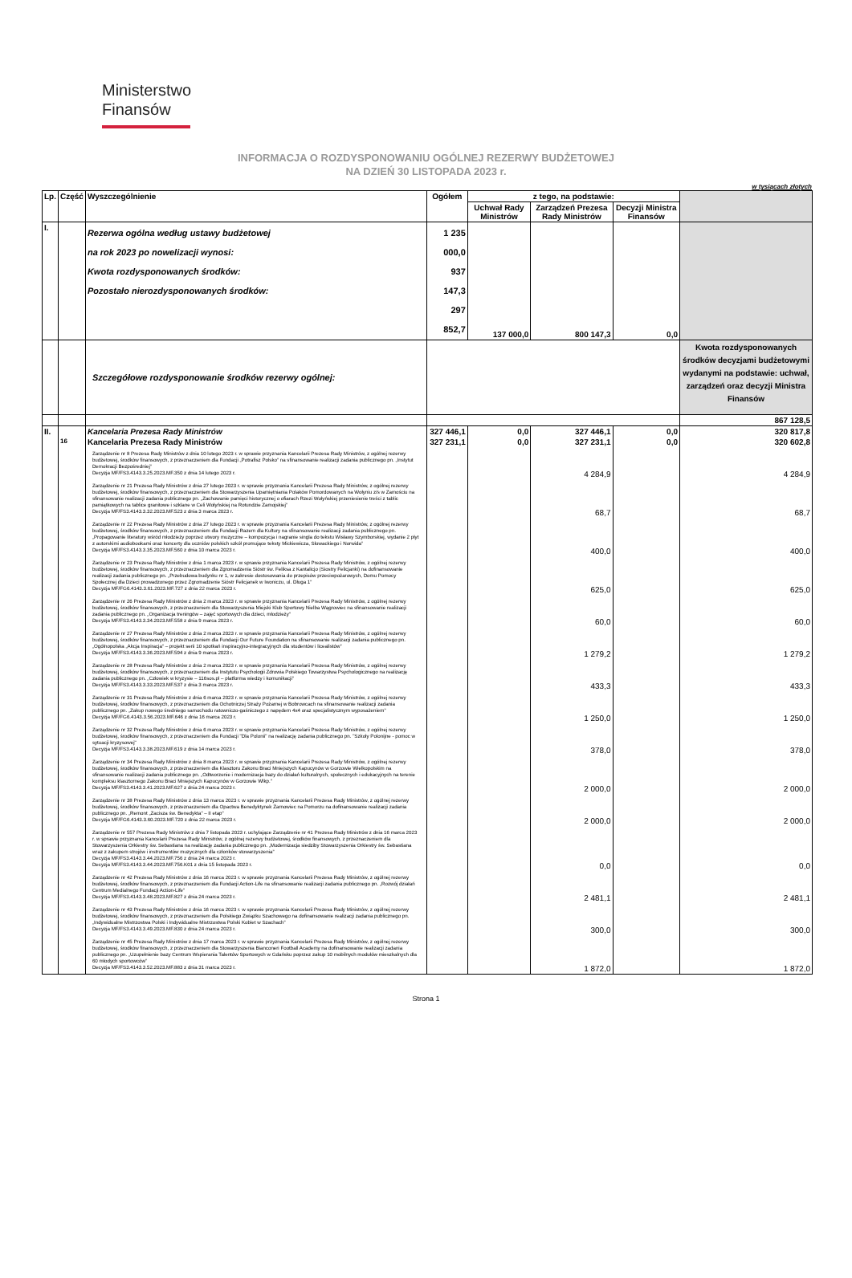Ministerstwo
Finansów
INFORMACJA O ROZDYSPONOWANIU OGÓLNEJ REZERWY BUDŻETOWEJ
NA DZIEŃ 30 LISTOPADA 2023 r.
w tysiącach złotych
| Lp. | Część | Wyszczególnienie | Ogółem | z tego, na podstawie: | | | |
| --- | --- | --- | --- | --- | --- | --- | --- |
| | | | | Uchwał Rady Ministrów | Zarządzeń Prezesa Rady Ministrów | Decyzji Ministra Finansów | |
| I. | | Rezerwa ogólna według ustawy budżetowej na rok 2023 po nowelizacji wynosi: Kwota rozdysponowanych środków: Pozostało nierozdysponowanych środków: | 1 235 000,0 937 147,3 297 852,7 | 137 000,0 | 800 147,3 | 0,0 | |
| | | Szczegółowe rozdysponowanie środków rezerwy ogólnej: | | | | | Kwota rozdysponowanych środków decyzjami budżetowymi wydanymi na podstawie: uchwał, zarządzeń oraz decyzji Ministra Finansów |
| | | | | | | | 867 128,5 |
| II. | | Kancelaria Prezesa Rady Ministrów | 327 446,1 | 0,0 | 327 446,1 | 0,0 | 320 817,8 |
| | 16 | Kancelaria Prezesa Rady Ministrów | 327 231,1 | 0,0 | 327 231,1 | 0,0 | 320 602,8 |
| | | Zarządzenie nr 8 Prezesa Rady Ministrów z dnia 10 lutego 2023 r. w sprawie przyznania Kancelarii Prezesa Rady Ministrów, z ogólnej rezerwy budżetowej, środków finansowych, z przeznaczeniem dla Fundacji „Potrafisz Polsko” na sfinansowanie realizacji zadania publicznego pn. „Instytut Demokracji Bezpośredniej” Decyzja MF/FS3.4143.3.25.2023.MF.350 z dnia 14 lutego 2023 r. | | | 4 284,9 | | 4 284,9 |
| | | Zarządzenie nr 21 Prezesa Rady Ministrów z dnia 27 lutego 2023 r. w sprawie przyznania Kancelarii Prezesa Rady Ministrów, z ogólnej rezerwy budżetowej, środków finansowych, z przeznaczeniem dla Stowarzyszenia Upamiętniania Polaków Pomordowanych na Wołyniu z/s w Zamościu na sfinansowanie realizacji zadania publicznego pn. „Zachowanie pamięci historycznej o ofiarach Rzezi Wołyńskiej przeniesienie treści z tablic pamiątkowych na tablice granitowe i szklane w Celi Wołyńskiej na Rotundzie Zamojskiej” Decyzja MF/FS3.4143.3.32.2023.MF.523 z dnia 3 marca 2023 r. | | | 68,7 | | 68,7 |
| | | Zarządzenie nr 22 Prezesa Rady Ministrów z dnia 27 lutego 2023 r. w sprawie przyznania Kancelarii Prezesa Rady Ministrów, z ogólnej rezerwy budżetowej, środków finansowych, z przeznaczeniem dla Fundacji Razem dla Kultury na sfinansowanie realizacji zadania publicznego pn. „Propagowanie literatury wśród młodzieży poprzez utwory muzyczne – kompozycja i nagranie singla do tekstu Wisławy Szymborskiej, wydanie 2 płyt z autorskimi audiobookami oraz koncerty dla uczniów polskich szkół promujące teksty Mickiewicza, Słowackiego i Norwida” Decyzja MF/FS3.4143.3.35.2023.MF.560 z dnia 10 marca 2023 r. | | | 400,0 | | 400,0 |
| | | Zarządzenie nr 23 Prezesa Rady Ministrów z dnia 1 marca 2023 r. w sprawie przyznania Kancelarii Prezesa Rady Ministrów, z ogólnej rezerwy budżetowej, środków finansowych, z przeznaczeniem dla Zgromadzenia Sióstr św. Feliksa z Kantalicjo (Siostry Felicjanki) na dofinansowanie realizacji zadania publicznego pn. „Przebudowa budynku nr 1, w zakresie dostosowania do przepisów przeciwpożarowych, Domu Pomocy Społecznej dla Dzieci prowadzonego przez Zgromadzenie Sióstr Felicjanek w Iwoniczu, ul. Długa 1” Decyzja MF/FG6.4143.3.61.2023.MF.727 z dnia 22 marca 2023 r. | | | 625,0 | | 625,0 |
| | | Zarządzenie nr 26 Prezesa Rady Ministrów z dnia 2 marca 2023 r. w sprawie przyznania Kancelarii Prezesa Rady Ministrów, z ogólnej rezerwy budżetowej, środków finansowych, z przeznaczeniem dla Stowarzyszenia Miejski Klub Sportowy Nielba Wągrowiec na sfinansowanie realizacji zadania publicznego pn. „Organizacja treningów – zajęć sportowych dla dzieci, młodzieży” Decyzja MF/FS3.4143.3.34.2023.MF.558 z dnia 9 marca 2023 r. | | | 60,0 | | 60,0 |
| | | Zarządzenie nr 27 Prezesa Rady Ministrów z dnia 2 marca 2023 r. w sprawie przyznania Kancelarii Prezesa Rady Ministrów, z ogólnej rezerwy budżetowej, środków finansowych, z przeznaczeniem dla Fundacji Our Future Foundation na sfinansowanie realizacji zadania publicznego pn. „Ogólnopolska „Akcja Inspiracja” – projekt serii 10 spotkań inspiracyjno-integracyjnych dla studentów i licealistów” Decyzja MF/FS3.4143.3.36.2023.MF.594 z dnia 9 marca 2023 r. | | | 1 279,2 | | 1 279,2 |
| | | Zarządzenie nr 28 Prezesa Rady Ministrów z dnia 2 marca 2023 r. w sprawie przyznania Kancelarii Prezesa Rady Ministrów, z ogólnej rezerwy budżetowej, środków finansowych, z przeznaczeniem dla Instytutu Psychologii Zdrowia Polskiego Towarzystwa Psychologicznego na realizację zadania publicznego pn. „Człowiek w kryzysie – 116sos.pl – platforma wiedzy i komunikacji” Decyzja MF/FS3.4143.3.33.2023.MF.537 z dnia 3 marca 2023 r. | | | 433,3 | | 433,3 |
| | | Zarządzenie nr 31 Prezesa Rady Ministrów z dnia 6 marca 2023 r. w sprawie przyznania Kancelarii Prezesa Rady Ministrów, z ogólnej rezerwy budżetowej, środków finansowych, z przeznaczeniem dla Ochotniczej Straży Pożarnej w Bobrowcach na sfinansowanie realizacji zadania publicznego pn. „Zakup nowego średniego samochodu ratowniczo-gaśniczego z napędem 4x4 oraz specjalistycznym wyposażeniem” Decyzja MF/FG6.4143.3.56.2023.MF.646 z dnia 16 marca 2023 r. | | | 1 250,0 | | 1 250,0 |
| | | Zarządzenie nr 32 Prezesa Rady Ministrów z dnia 6 marca 2023 r. w sprawie przyznania Kancelarii Prezesa Rady Ministrów, z ogólnej rezerwy budżetowej, środków finansowych, z przeznaczeniem dla Fundacji "Dla Polonii" na realizację zadania publicznego pn. "Szkoły Polonijne - pomoc w sytuacji kryzysowej" Decyzja MF/FS3.4143.3.38.2023.MF.619 z dnia 14 marca 2023 r. | | | 378,0 | | 378,0 |
| | | Zarządzenie nr 34 Prezesa Rady Ministrów z dnia 8 marca 2023 r. w sprawie przyznania Kancelarii Prezesa Rady Ministrów, z ogólnej rezerwy budżetowej, środków finansowych, z przeznaczeniem dla Klasztoru Zakonu Braci Mniejszych Kapucynów w Gorzowie Wielkopolskim na sfinansowanie realizacji zadania publicznego pn. „Odtworzenie i modernizacja bazy do działań kulturalnych, społecznych i edukacyjnych na terenie kompleksu klasztornego Zakonu Braci Mniejszych Kapucynów w Gorzowie Wlkp.” Decyzja MF/FS3.4143.3.41.2023.MF.627 z dnia 24 marca 2023 r. | | | 2 000,0 | | 2 000,0 |
| | | Zarządzenie nr 38 Prezesa Rady Ministrów z dnia 13 marca 2023 r. w sprawie przyznania Kancelarii Prezesa Rady Ministrów, z ogólnej rezerwy budżetowej, środków finansowych, z przeznaczeniem dla Opactwa Benedyktynek Żarnowiec na Pomorzu na dofinansowanie realizacji zadania publicznego pn. „Remont „Zacisza św. Benedykta” – II etap” Decyzja MF/FG6.4143.3.60.2023.MF.720 z dnia 22 marca 2023 r. | | | 2 000,0 | | 2 000,0 |
| | | Zarządzenie nr 557 Prezesa Rady Ministrów z dnia 7 listopada 2023 r. uchylające Zarządzenie nr 41 Prezesa Rady Ministrów z dnia 16 marca 2023 r. w sprawie przyznania Kancelarii Prezesa Rady Ministrów, z ogólnej rezerwy budżetowej, środków finansowych, z przeznaczeniem dla Stowarzyszenia Orkiestry św. Sebastiana na realizację zadania publicznego pn. „Modernizacja siedziby Stowarzyszenia Orkiestry św. Sebastiana wraz z zakupem strojów i instrumentów muzycznych dla członków stowarzyszenia” Decyzja MF/FS3.4143.3.44.2023.MF.756 z dnia 24 marca 2023 r. Decyzja MF/FS3.4143.3.44.2023.MF.756.K01 z dnia 15 listopada 2023 r. | | | 0,0 | | 0,0 |
| | | Zarządzenie nr 42 Prezesa Rady Ministrów z dnia 16 marca 2023 r. w sprawie przyznania Kancelarii Prezesa Rady Ministrów, z ogólnej rezerwy budżetowej, środków finansowych, z przeznaczeniem dla Fundacji Action-Life na sfinansowanie realizacji zadania publicznego pn. „Rozwój działań Centrum Medialnego Fundacji Action-Life” Decyzja MF/FS3.4143.3.48.2023.MF.827 z dnia 24 marca 2023 r. | | | 2 481,1 | | 2 481,1 |
| | | Zarządzenie nr 43 Prezesa Rady Ministrów z dnia 16 marca 2023 r. w sprawie przyznania Kancelarii Prezesa Rady Ministrów, z ogólnej rezerwy budżetowej, środków finansowych, z przeznaczeniem dla Polskiego Związku Szachowego na dofinansowanie realizacji zadania publicznego pn. „Indywidualne Mistrzostwa Polski i Indywidualne Mistrzostwa Polski Kobiet w Szachach” Decyzja MF/FS3.4143.3.49.2023.MF.830 z dnia 24 marca 2023 r. | | | 300,0 | | 300,0 |
| | | Zarządzenie nr 45 Prezesa Rady Ministrów z dnia 17 marca 2023 r. w sprawie przyznania Kancelarii Prezesa Rady Ministrów, z ogólnej rezerwy budżetowej, środków finansowych, z przeznaczeniem dla Stowarzyszenia Bianconeri Football Academy na dofinansowanie realizacji zadania publicznego pn. „Uzupełnienie bazy Centrum Wspierania Talentów Sportowych w Gdańsku poprzez zakup 10 mobilnych modułów mieszkalnych dla 60 młodych sportowców” Decyzja MF/FS3.4143.3.52.2023.MF.883 z dnia 31 marca 2023 r. | | | 1 872,0 | | 1 872,0 |
Strona 1